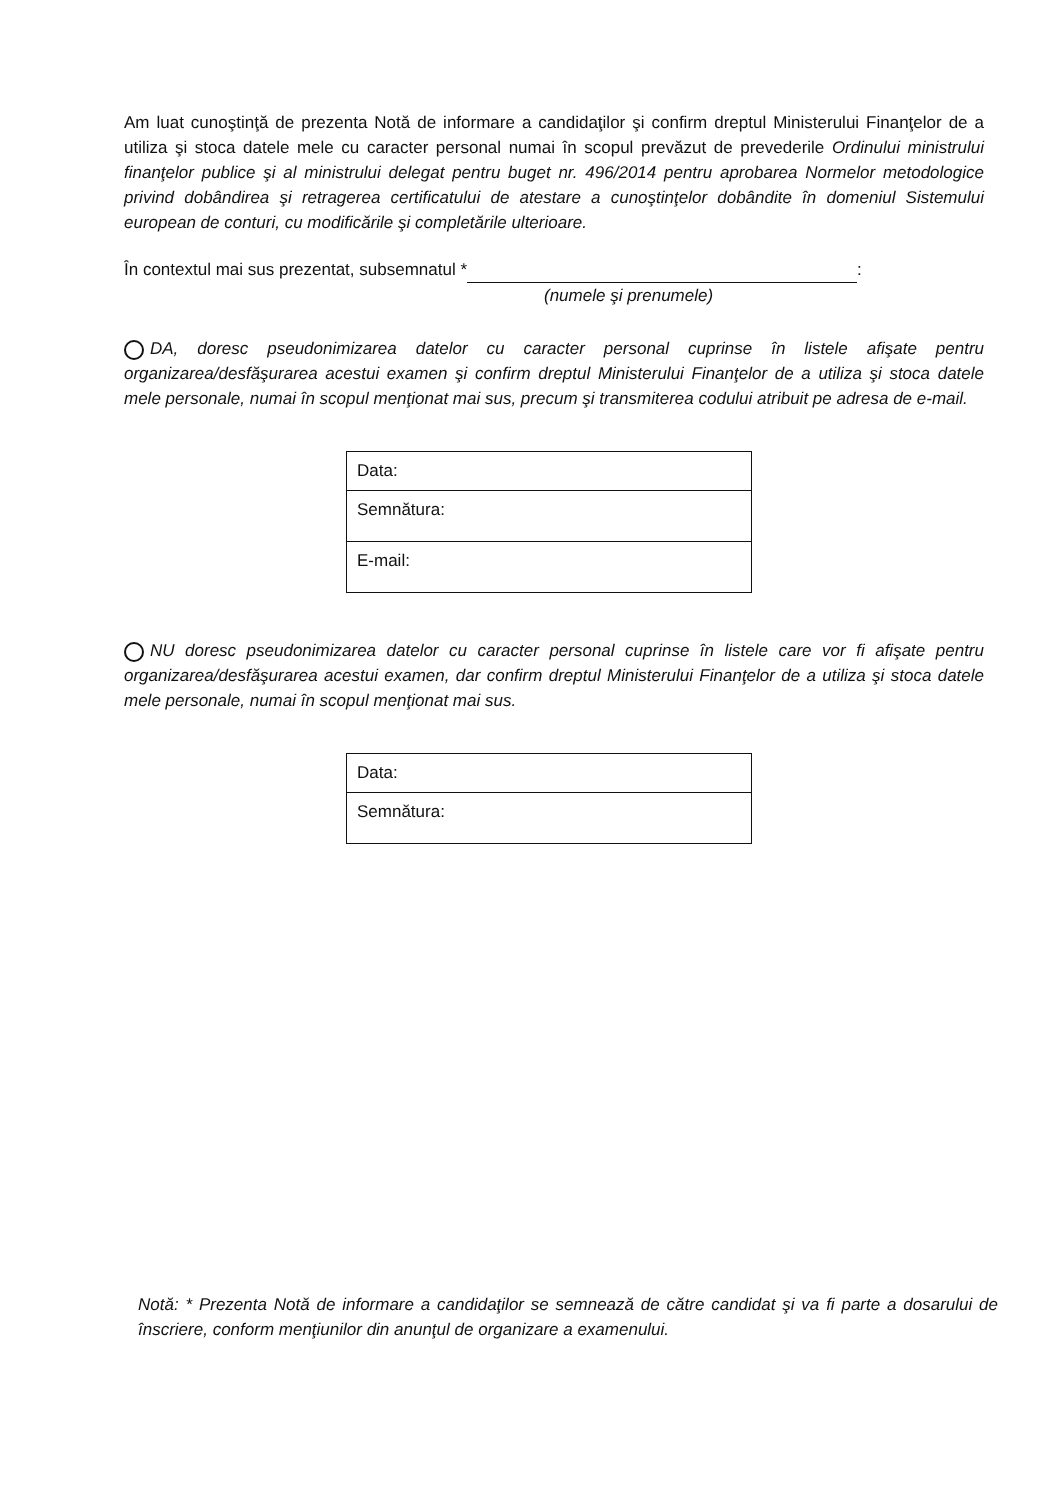Am luat cunoştinţă de prezenta Notă de informare a candidaţilor şi confirm dreptul Ministerului Finanţelor de a utiliza şi stoca datele mele cu caracter personal numai în scopul prevăzut de prevederile Ordinului ministrului finanţelor publice şi al ministrului delegat pentru buget nr. 496/2014 pentru aprobarea Normelor metodologice privind dobândirea şi retragerea certificatului de atestare a cunoştinţelor dobândite în domeniul Sistemului european de conturi, cu modificările şi completările ulterioare.
În contextul mai sus prezentat, subsemnatul * :
(numele şi prenumele)
DA, doresc pseudonimizarea datelor cu caracter personal cuprinse în listele afişate pentru organizarea/desfăşurarea acestui examen şi confirm dreptul Ministerului Finanţelor de a utiliza şi stoca datele mele personale, numai în scopul menţionat mai sus, precum şi transmiterea codului atribuit pe adresa de e-mail.
| Data: |
| Semnătura: |
| E-mail: |
NU doresc pseudonimizarea datelor cu caracter personal cuprinse în listele care vor fi afişate pentru organizarea/desfăşurarea acestui examen, dar confirm dreptul Ministerului Finanţelor de a utiliza şi stoca datele mele personale, numai în scopul menţionat mai sus.
| Data: |
| Semnătura: |
Notă: * Prezenta Notă de informare a candidaţilor se semnează de către candidat şi va fi parte a dosarului de înscriere, conform menţiunilor din anunţul de organizare a examenului.